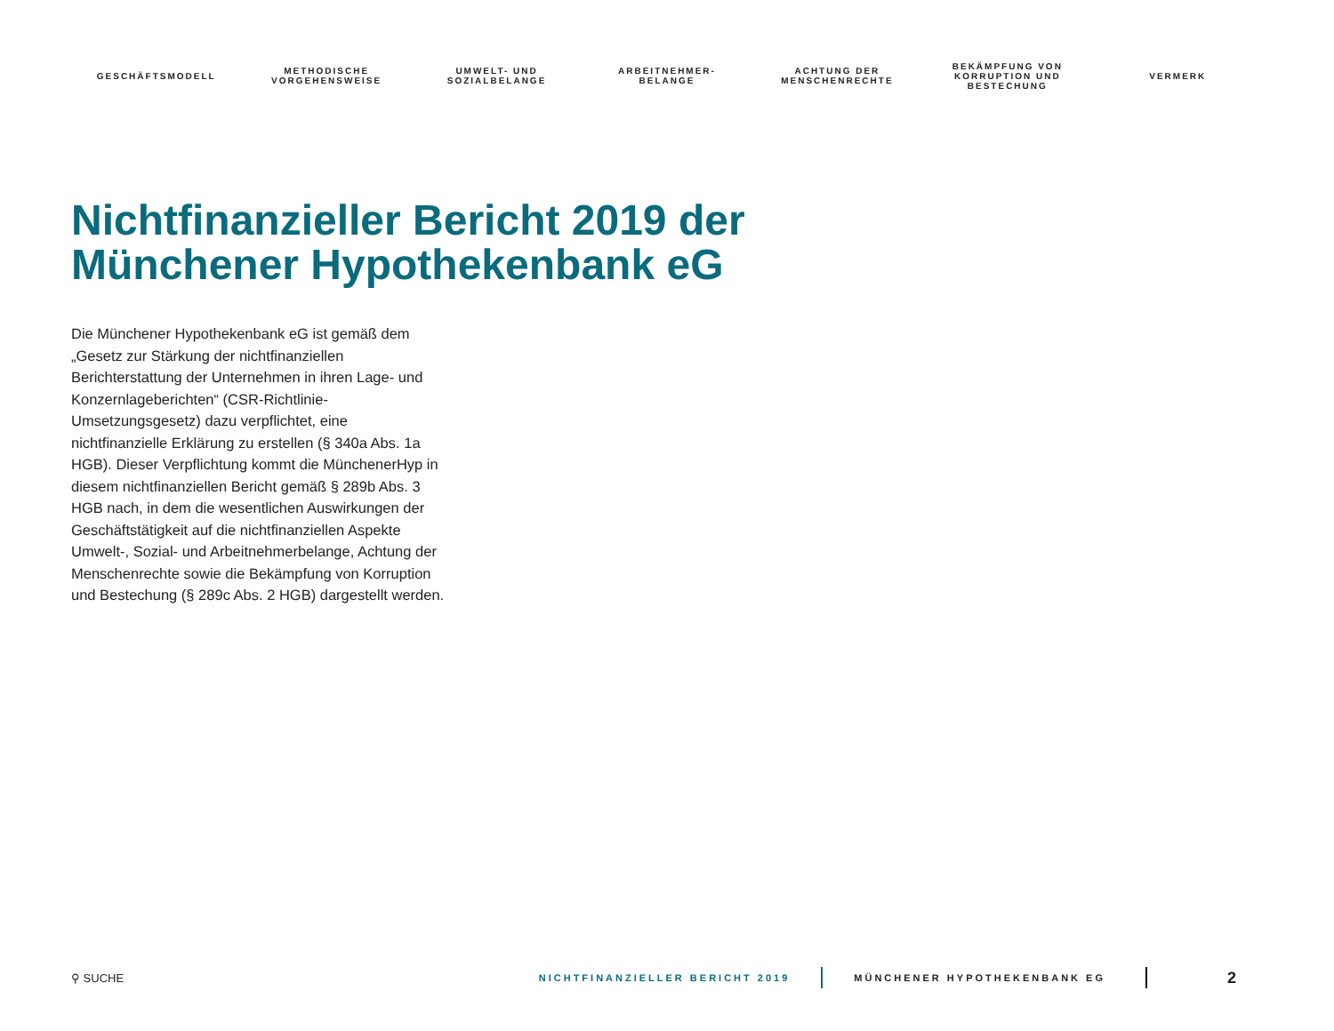GESCHÄFTSMODELL
METHODISCHE
VORGEHENSWEISE
UMWELT- UND
SOZIALBELANGE
ARBEITNEHMER-
BELANGE
ACHTUNG DER
MENSCHENRECHTE
BEKÄMPFUNG VON
KORRUPTION UND
BESTECHUNG
VERMERK
Nichtfinanzieller Bericht 2019 der
Münchener Hypothekenbank eG
Die Münchener Hypothekenbank eG ist gemäß dem „Gesetz zur Stärkung der nichtfinanziellen Berichterstattung der Unternehmen in ihren Lage- und Konzernlageberichten“ (CSR-Richtlinie-Umsetzungsgesetz) dazu verpflichtet, eine nichtfinanzielle Erklärung zu erstellen (§ 340a Abs. 1a HGB). Dieser Verpflichtung kommt die MünchenerHyp in diesem nichtfinanziellen Bericht gemäß § 289b Abs. 3 HGB nach, in dem die wesentlichen Auswirkungen der Geschäftstätigkeit auf die nichtfinanziellen Aspekte Umwelt-, Sozial- und Arbeitnehmerbelange, Achtung der Menschenrechte sowie die Bekämpfung von Korruption und Bestechung (§ 289c Abs. 2 HGB) dargestellt werden.
⚲ SUCHE NICHTFINANZIELLER BERICHT 2019 MÜNCHENER HYPOTHEKENBANK EG 2